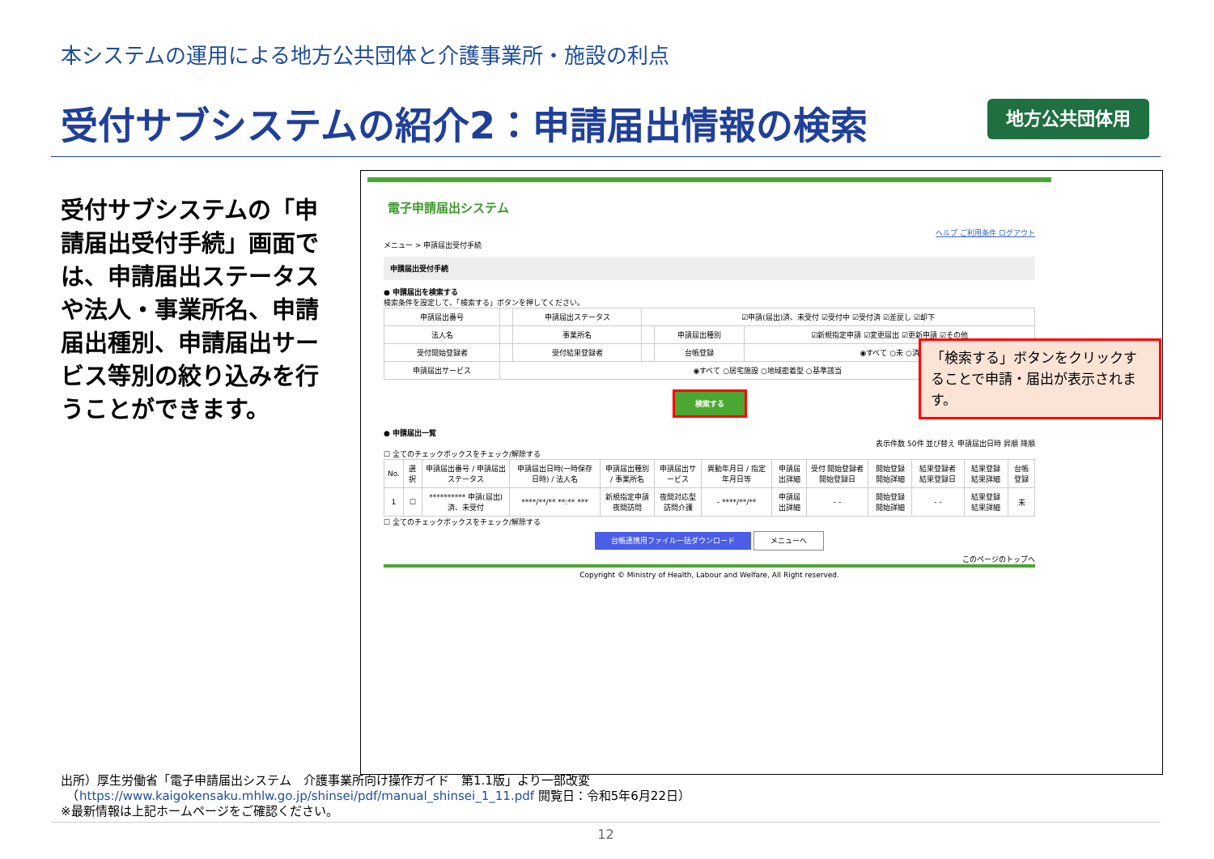本システムの運用による地方公共団体と介護事業所・施設の利点
受付サブシステムの紹介2：申請届出情報の検索
地方公共団体用
受付サブシステムの「申請届出受付手続」画面では、申請届出ステータスや法人・事業所名、申請届出種別、申請届出サービス等別の絞り込みを行うことができます。
電子申請届出システム
ヘルプ ご利用条件 ログアウト
メニュー > 申請届出受付手続
申請届出受付手続
● 申請届出を検索する
検索条件を設定して、「検索する」ボタンを押してください。
| 申請届出番号 | | 申請届出ステータス | ☑申請(届出)済、未受付 ☑受付中 ☑受付済 ☑差戻し ☑却下 | | |
| 法人名 | | 事業所名 | | 申請届出種別 | ☑新規指定申請 ☑変更届出 ☑更新申請 ☑その他 |
| 受付開始登録者 | | 受付結果登録者 | | 台帳登録 | ◉すべて ○未 ○済 |
| 申請届出サービス | ◉すべて ○居宅施設 ○地域密着型 ○基準該当 | | | | |
検索する
● 申請届出一覧
表示件数 50件 並び替え 申請届出日時 昇順 降順
☐ 全てのチェックボックスをチェック/解除する
| No. | 選択 | 申請届出番号 / 申請届出ステータス | 申請届出日時(一時保存日時) / 法人名 | 申請届出種別 / 事業所名 | 申請届出サービス | 異動年月日 / 指定年月日等 | 申請届出詳細 | 受付 開始登録者 開始登録日 | 開始登録 開始詳細 | 結果登録者 結果登録日 | 結果登録 結果詳細 | 台帳登録 |
| --- | --- | --- | --- | --- | --- | --- | --- | --- | --- | --- | --- | --- |
| 1 | ☐ | ********** 申請(届出)済、未受付 | ****/**/** **:** *** | 新規指定申請 夜間訪問 | 夜間対応型訪問介護 | - ****/**/** | 申請届出詳細 | - - | 開始登録 開始詳細 | - - | 結果登録 結果詳細 | 未 |
☐ 全てのチェックボックスをチェック/解除する
台帳連携用ファイル一括ダウンロード メニューへ
このページのトップへ
Copyright © Ministry of Health, Labour and Welfare, All Right reserved.
「検索する」ボタンをクリックすることで申請・届出が表示されます。
出所）厚生労働省「電子申請届出システム　介護事業所向け操作ガイド　第1.1版」より一部改変
　（https://www.kaigokensaku.mhlw.go.jp/shinsei/pdf/manual_shinsei_1_11.pdf 閲覧日：令和5年6月22日）
※最新情報は上記ホームページをご確認ください。
12